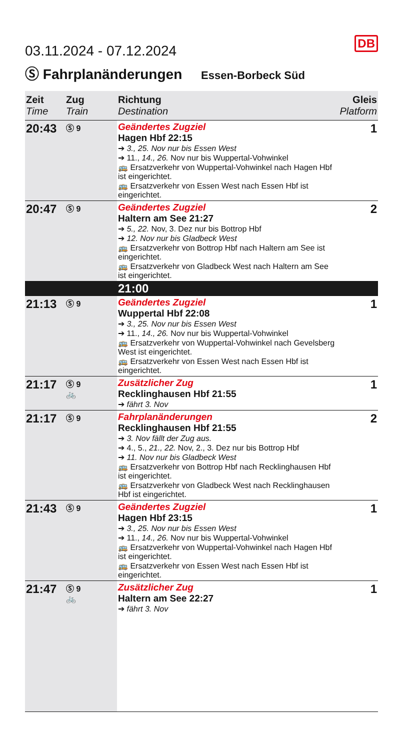DB
03.11.2024 - 07.12.2024
Ⓢ Fahrplanänderungen Essen-Borbeck Süd
| Zeit Time | Zug Train | Richtung Destination | Gleis Platform |
| --- | --- | --- | --- |
| 20:43 | Ⓢ 9 | Geändertes Zugziel Hagen Hbf 22:15 ➔ 3., 25. Nov nur bis Essen West ➔ 11., 14., 26. Nov nur bis Wuppertal-Vohwinkel 🚌 Ersatzverkehr von Wuppertal-Vohwinkel nach Hagen Hbf ist eingerichtet. 🚌 Ersatzverkehr von Essen West nach Essen Hbf ist eingerichtet. | 1 |
| 20:47 | Ⓢ 9 | Geändertes Zugziel Haltern am See 21:27 ➔ 5., 22. Nov, 3. Dez nur bis Bottrop Hbf ➔ 12. Nov nur bis Gladbeck West 🚌 Ersatzverkehr von Bottrop Hbf nach Haltern am See ist eingerichtet. 🚌 Ersatzverkehr von Gladbeck West nach Haltern am See ist eingerichtet. | 2 |
| | | 21:00 | |
| 21:13 | Ⓢ 9 | Geändertes Zugziel Wuppertal Hbf 22:08 ➔ 3., 25. Nov nur bis Essen West ➔ 11., 14., 26. Nov nur bis Wuppertal-Vohwinkel 🚌 Ersatzverkehr von Wuppertal-Vohwinkel nach Gevelsberg West ist eingerichtet. 🚌 Ersatzverkehr von Essen West nach Essen Hbf ist eingerichtet. | 1 |
| 21:17 | Ⓢ 9 🚲 | Zusätzlicher Zug Recklinghausen Hbf 21:55 ➔ fährt 3. Nov | 1 |
| 21:17 | Ⓢ 9 | Fahrplanänderungen Recklinghausen Hbf 21:55 ➔ 3. Nov fällt der Zug aus. ➔ 4., 5., 21., 22. Nov, 2., 3. Dez nur bis Bottrop Hbf ➔ 11. Nov nur bis Gladbeck West 🚌 Ersatzverkehr von Bottrop Hbf nach Recklinghausen Hbf ist eingerichtet. 🚌 Ersatzverkehr von Gladbeck West nach Recklinghausen Hbf ist eingerichtet. | 2 |
| 21:43 | Ⓢ 9 | Geändertes Zugziel Hagen Hbf 23:15 ➔ 3., 25. Nov nur bis Essen West ➔ 11., 14., 26. Nov nur bis Wuppertal-Vohwinkel 🚌 Ersatzverkehr von Wuppertal-Vohwinkel nach Hagen Hbf ist eingerichtet. 🚌 Ersatzverkehr von Essen West nach Essen Hbf ist eingerichtet. | 1 |
| 21:47 | Ⓢ 9 🚲 | Zusätzlicher Zug Haltern am See 22:27 ➔ fährt 3. Nov | 1 |